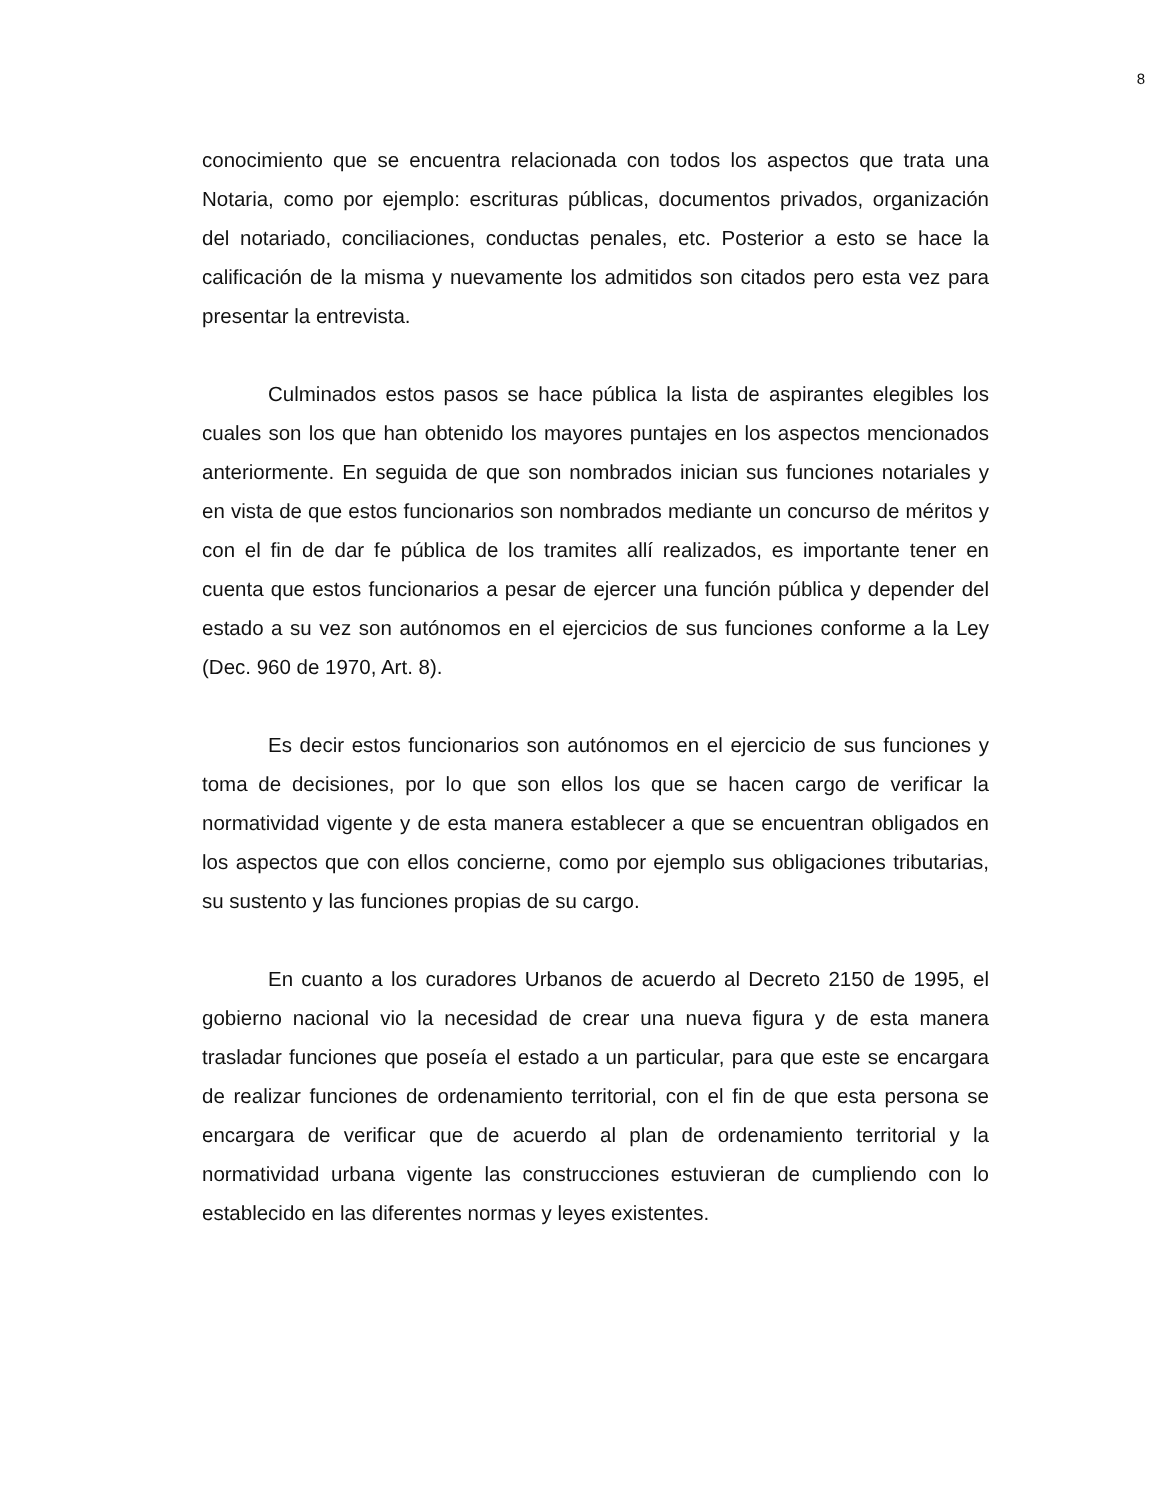8
conocimiento que se encuentra relacionada con todos los aspectos que trata una Notaria, como por ejemplo: escrituras públicas, documentos privados, organización del notariado, conciliaciones, conductas penales, etc. Posterior a esto se hace la calificación de la misma y nuevamente los admitidos son citados pero esta vez para presentar la entrevista.
Culminados estos pasos se hace pública la lista de aspirantes elegibles los cuales son los que han obtenido los mayores puntajes en los aspectos mencionados anteriormente. En seguida de que son nombrados inician sus funciones notariales y en vista de que estos funcionarios son nombrados mediante un concurso de méritos y con el fin de dar fe pública de los tramites allí realizados, es importante tener en cuenta que estos funcionarios a pesar de ejercer una función pública y depender del estado a su vez son autónomos en el ejercicios de sus funciones conforme a la Ley (Dec. 960 de 1970, Art. 8).
Es decir estos funcionarios son autónomos en el ejercicio de sus funciones y toma de decisiones, por lo que son ellos los que se hacen cargo de verificar la normatividad vigente y de esta manera establecer a que se encuentran obligados en los aspectos que con ellos concierne, como por ejemplo sus obligaciones tributarias, su sustento y las funciones propias de su cargo.
En cuanto a los curadores Urbanos de acuerdo al Decreto 2150 de 1995, el gobierno nacional vio la necesidad de crear una nueva figura y de esta manera trasladar funciones que poseía el estado a un particular, para que este se encargara de realizar funciones de ordenamiento territorial, con el fin de que esta persona se encargara de verificar que de acuerdo al plan de ordenamiento territorial y la normatividad urbana vigente las construcciones estuvieran de cumpliendo con lo establecido en las diferentes normas y leyes existentes.